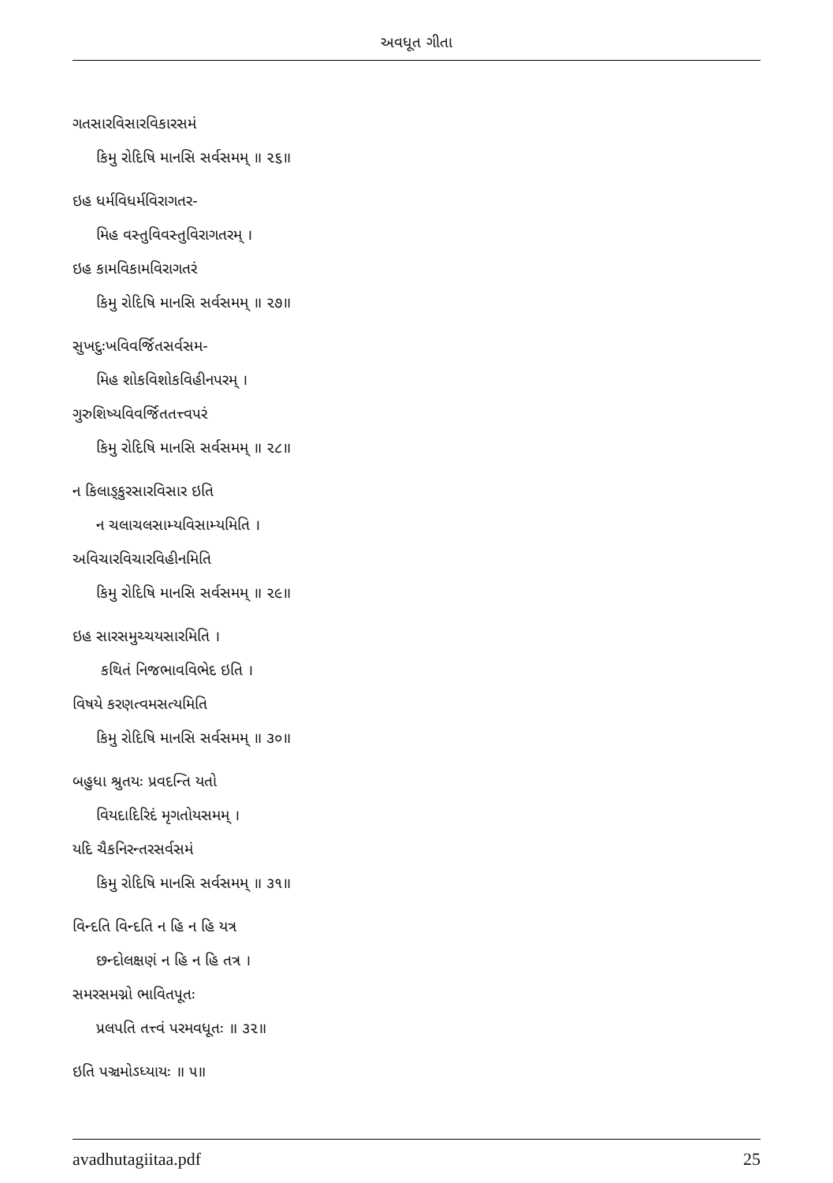અવધૂત ગીતા
ગતસારવિસારવિકારસમં
કિમુ રોદિષિ માનસિ સર્વસમમ્ ॥ ૨૬॥
ઇહ ધર્મવિધર્મવિરાગતર-
મિહ વસ્તુવિવસ્તુવિરાગતરમ્ ।
ઇહ કામવિકામવિરાગતરં
કિમુ રોદિષિ માનસિ સર્વસમમ્ ॥ ૨૭॥
સુખદુઃખવિવર્જિતસર્વસમ-
મિહ શોકવિશોકવિહીનપરમ્ ।
ગુરુશિષ્યવિવર્જિતતત્ત્વપરં
કિમુ રોદિષિ માનસિ સર્વસમમ્ ॥ ૨૮॥
ન કિલાઙ્કુરસારવિસાર ઇતિ
ન ચલાચલસામ્યવિસામ્યમિતિ ।
અવિચારવિચારવિહીનમિતિ
કિમુ રોદિષિ માનસિ સર્વસમમ્ ॥ ૨૯॥
ઇહ સારસમુચ્ચયસારમિતિ ।
કથિતં નિજભાવવિભેદ ઇતિ ।
વિષયે કરણત્વમસત્યમિતિ
કિમુ રોદિષિ માનસિ સર્વસમમ્ ॥ ૩૦॥
બહુધા શ્રુતયઃ પ્રવદન્તિ યતો
વિયદાદિરિદં મૃગતોયસમમ્ ।
યદિ ચૈકનિરન્તરસર્વસમં
કિમુ રોદિષિ માનસિ સર્વસમમ્ ॥ ૩૧॥
વિન્દતિ વિન્દતિ ન હિ ન હિ યત્ર
છન્દોલક્ષણં ન હિ ન હિ તત્ર ।
સમરસમગ્નો ભાવિતપૂતઃ
પ્રલપતિ તત્ત્વં પરમવધૂતઃ ॥ ૩૨॥
ઇતિ પઞ્ચમોઽધ્યાયઃ ॥ ૫॥
avadhutagiitaa.pdf 25